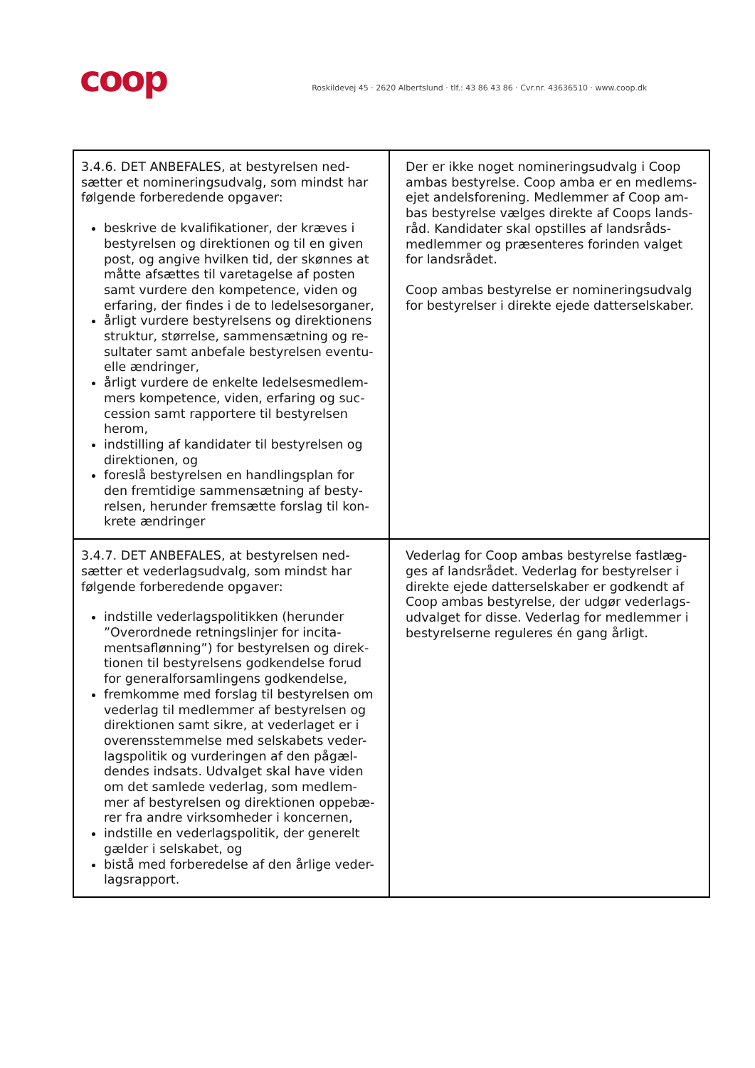coop
Roskildevej 45 · 2620 Albertslund · tlf.: 43 86 43 86 · Cvr.nr. 43636510 · www.coop.dk
| 3.4.6. DET ANBEFALES, at bestyrelsen ned-sætter et nomineringsudvalg, som mindst har følgende forberedende opgaver: beskrive de kvalifikationer, der kræves i bestyrelsen og direktionen og til en given post, og angive hvilken tid, der skønnes at måtte afsættes til varetagelse af posten samt vurdere den kompetence, viden og erfaring, der findes i de to ledelsesorganer, årligt vurdere bestyrelsens og direktionens struktur, størrelse, sammensætning og re-sultater samt anbefale bestyrelsen eventu-elle ændringer, årligt vurdere de enkelte ledelsesmedlem-mers kompetence, viden, erfaring og suc-cession samt rapportere til bestyrelsen herom, indstilling af kandidater til bestyrelsen og direktionen, og foreslå bestyrelsen en handlingsplan for den fremtidige sammensætning af besty-relsen, herunder fremsætte forslag til kon-krete ændringer | Der er ikke noget nomineringsudvalg i Coop ambas bestyrelse. Coop amba er en medlems-ejet andelsforening. Medlemmer af Coop am-bas bestyrelse vælges direkte af Coops lands-råd. Kandidater skal opstilles af landsråds-medlemmer og præsenteres forinden valget for landsrådet. Coop ambas bestyrelse er nomineringsudvalg for bestyrelser i direkte ejede datterselskaber. |
| 3.4.7. DET ANBEFALES, at bestyrelsen ned-sætter et vederlagsudvalg, som mindst har følgende forberedende opgaver: indstille vederlagspolitikken (herunder ”Overordnede retningslinjer for incita-mentsaflønning”) for bestyrelsen og direk-tionen til bestyrelsens godkendelse forud for generalforsamlingens godkendelse, fremkomme med forslag til bestyrelsen om vederlag til medlemmer af bestyrelsen og direktionen samt sikre, at vederlaget er i overensstemmelse med selskabets veder-lagspolitik og vurderingen af den pågæl-dendes indsats. Udvalget skal have viden om det samlede vederlag, som medlem-mer af bestyrelsen og direktionen oppebæ-rer fra andre virksomheder i koncernen, indstille en vederlagspolitik, der generelt gælder i selskabet, og bistå med forberedelse af den årlige veder-lagsrapport. | Vederlag for Coop ambas bestyrelse fastlæg-ges af landsrådet. Vederlag for bestyrelser i direkte ejede datterselskaber er godkendt af Coop ambas bestyrelse, der udgør vederlags-udvalget for disse. Vederlag for medlemmer i bestyrelserne reguleres én gang årligt. |